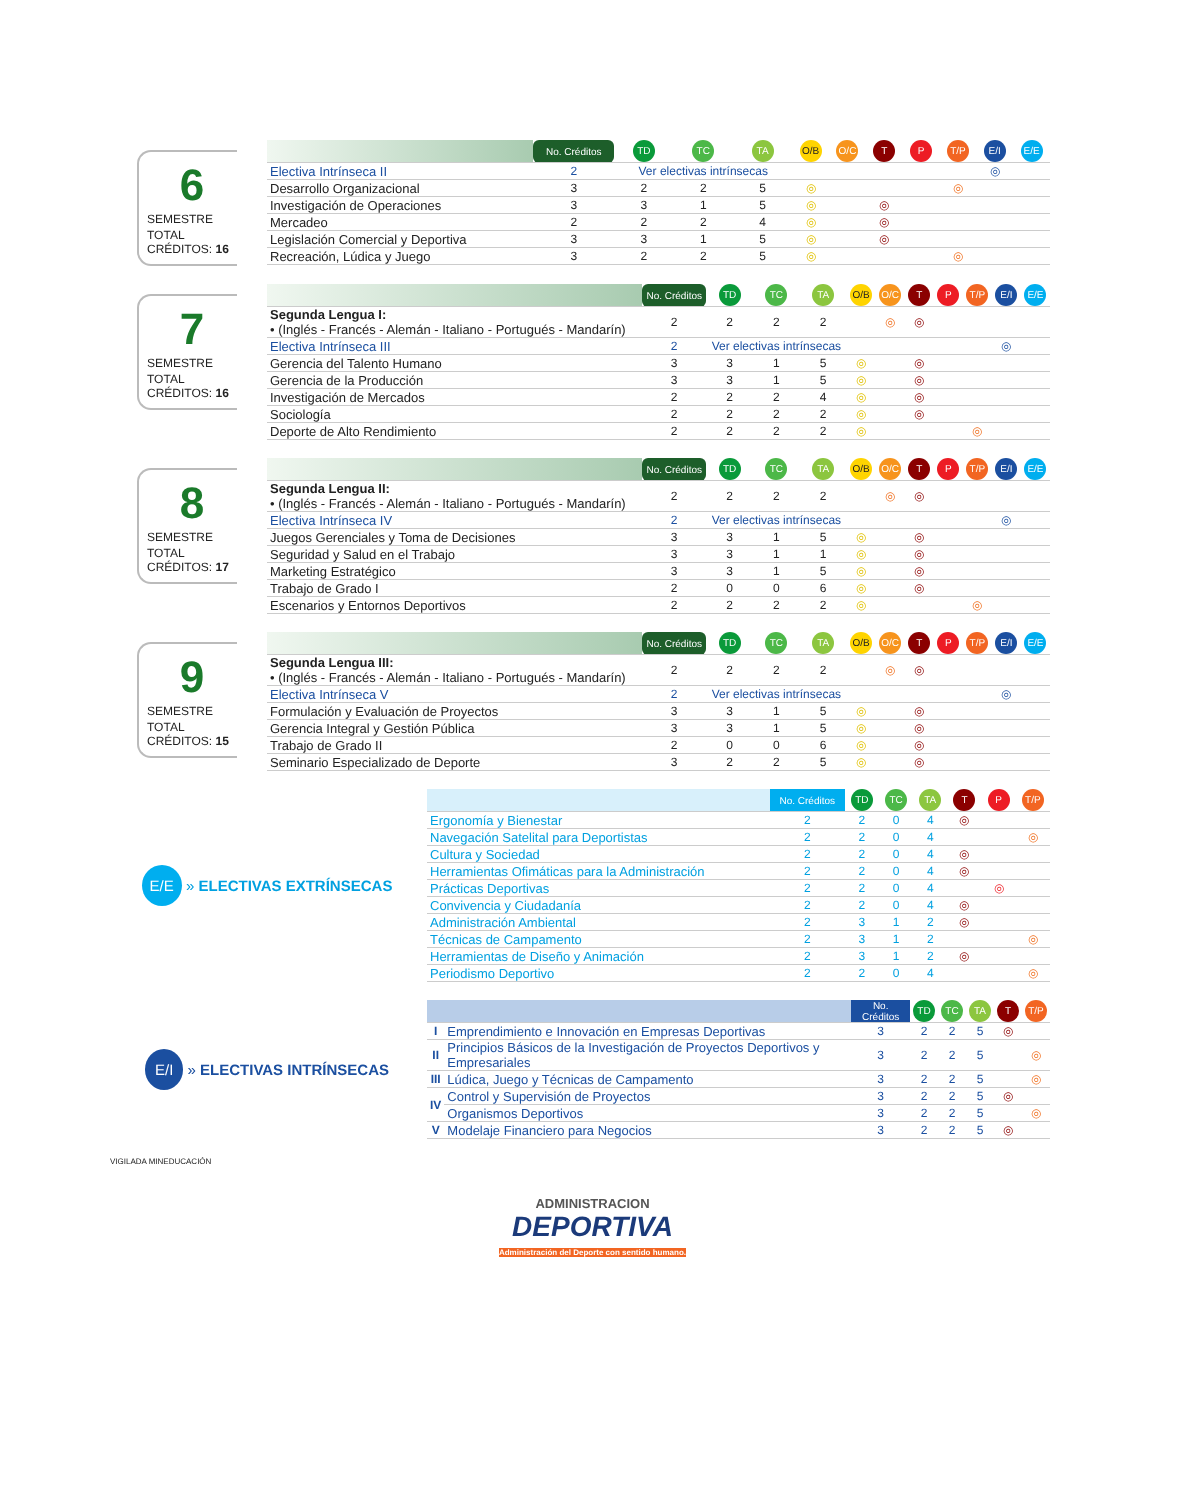6
SEMESTRE
TOTAL CRÉDITOS: 16
| | No. Créditos | TD | TC | TA | O/B | O/C | T | P | T/P | E/I | E/E |
| --- | --- | --- | --- | --- | --- | --- | --- | --- | --- | --- | --- |
| Electiva Intrínseca II | 2 | Ver electivas intrínsecas | | | | | | | | ◎ | |
| Desarrollo Organizacional | 3 | 2 | 2 | 5 | ◎ | | | | ◎ | | |
| Investigación de Operaciones | 3 | 3 | 1 | 5 | ◎ | | ◎ | | | | |
| Mercadeo | 2 | 2 | 2 | 4 | ◎ | | ◎ | | | | |
| Legislación Comercial y Deportiva | 3 | 3 | 1 | 5 | ◎ | | ◎ | | | | |
| Recreación, Lúdica y Juego | 3 | 2 | 2 | 5 | ◎ | | | | ◎ | | |
7
SEMESTRE
TOTAL CRÉDITOS: 16
| | No. Créditos | TD | TC | TA | O/B | O/C | T | P | T/P | E/I | E/E |
| --- | --- | --- | --- | --- | --- | --- | --- | --- | --- | --- | --- |
| Segunda Lengua I: • (Inglés - Francés - Alemán - Italiano - Portugués - Mandarín) | 2 | 2 | 2 | 2 | | ◎ | ◎ | | | | |
| Electiva Intrínseca III | 2 | Ver electivas intrínsecas | | | | | | | | ◎ | |
| Gerencia del Talento Humano | 3 | 3 | 1 | 5 | ◎ | | ◎ | | | | |
| Gerencia de la Producción | 3 | 3 | 1 | 5 | ◎ | | ◎ | | | | |
| Investigación de Mercados | 2 | 2 | 2 | 4 | ◎ | | ◎ | | | | |
| Sociología | 2 | 2 | 2 | 2 | ◎ | | ◎ | | | | |
| Deporte de Alto Rendimiento | 2 | 2 | 2 | 2 | ◎ | | | | ◎ | | |
8
SEMESTRE
TOTAL CRÉDITOS: 17
| | No. Créditos | TD | TC | TA | O/B | O/C | T | P | T/P | E/I | E/E |
| --- | --- | --- | --- | --- | --- | --- | --- | --- | --- | --- | --- |
| Segunda Lengua II: • (Inglés - Francés - Alemán - Italiano - Portugués - Mandarín) | 2 | 2 | 2 | 2 | | ◎ | ◎ | | | | |
| Electiva Intrínseca IV | 2 | Ver electivas intrínsecas | | | | | | | | ◎ | |
| Juegos Gerenciales y Toma de Decisiones | 3 | 3 | 1 | 5 | ◎ | | ◎ | | | | |
| Seguridad y Salud en el Trabajo | 3 | 3 | 1 | 1 | ◎ | | ◎ | | | | |
| Marketing Estratégico | 3 | 3 | 1 | 5 | ◎ | | ◎ | | | | |
| Trabajo de Grado I | 2 | 0 | 0 | 6 | ◎ | | ◎ | | | | |
| Escenarios y Entornos Deportivos | 2 | 2 | 2 | 2 | ◎ | | | | ◎ | | |
9
SEMESTRE
TOTAL CRÉDITOS: 15
| | No. Créditos | TD | TC | TA | O/B | O/C | T | P | T/P | E/I | E/E |
| --- | --- | --- | --- | --- | --- | --- | --- | --- | --- | --- | --- |
| Segunda Lengua III: • (Inglés - Francés - Alemán - Italiano - Portugués - Mandarín) | 2 | 2 | 2 | 2 | | ◎ | ◎ | | | | |
| Electiva Intrínseca V | 2 | Ver electivas intrínsecas | | | | | | | | ◎ | |
| Formulación y Evaluación de Proyectos | 3 | 3 | 1 | 5 | ◎ | | ◎ | | | | |
| Gerencia Integral y Gestión Pública | 3 | 3 | 1 | 5 | ◎ | | ◎ | | | | |
| Trabajo de Grado II | 2 | 0 | 0 | 6 | ◎ | | ◎ | | | | |
| Seminario Especializado de Deporte | 3 | 2 | 2 | 5 | ◎ | | ◎ | | | | |
E/E » ELECTIVAS EXTRÍNSECAS
| | No. Créditos | TD | TC | TA | T | P | T/P |
| --- | --- | --- | --- | --- | --- | --- | --- |
| Ergonomía y Bienestar | 2 | 2 | 0 | 4 | ◎ | | |
| Navegación Satelital para Deportistas | 2 | 2 | 0 | 4 | | | ◎ |
| Cultura y Sociedad | 2 | 2 | 0 | 4 | ◎ | | |
| Herramientas Ofimáticas para la Administración | 2 | 2 | 0 | 4 | ◎ | | |
| Prácticas Deportivas | 2 | 2 | 0 | 4 | | ◎ | |
| Convivencia y Ciudadanía | 2 | 2 | 0 | 4 | ◎ | | |
| Administración Ambiental | 2 | 3 | 1 | 2 | ◎ | | |
| Técnicas de Campamento | 2 | 3 | 1 | 2 | | | ◎ |
| Herramientas de Diseño y Animación | 2 | 3 | 1 | 2 | ◎ | | |
| Periodismo Deportivo | 2 | 2 | 0 | 4 | | | ◎ |
E/I » ELECTIVAS INTRÍNSECAS
| | | No. Créditos | TD | TC | TA | T | T/P |
| --- | --- | --- | --- | --- | --- | --- | --- |
| I | Emprendimiento e Innovación en Empresas Deportivas | 3 | 2 | 2 | 5 | ◎ | |
| II | Principios Básicos de la Investigación de Proyectos Deportivos y Empresariales | 3 | 2 | 2 | 5 | | ◎ |
| III | Lúdica, Juego y Técnicas de Campamento | 3 | 2 | 2 | 5 | | ◎ |
| IV | Control y Supervisión de Proyectos | 3 | 2 | 2 | 5 | ◎ | |
| | Organismos Deportivos | 3 | 2 | 2 | 5 | | ◎ |
| V | Modelaje Financiero para Negocios | 3 | 2 | 2 | 5 | ◎ | |
VIGILADA MINEDUCACIÓN
ADMINISTRACION
DEPORTIVA
Administración del Deporte con sentido humano.